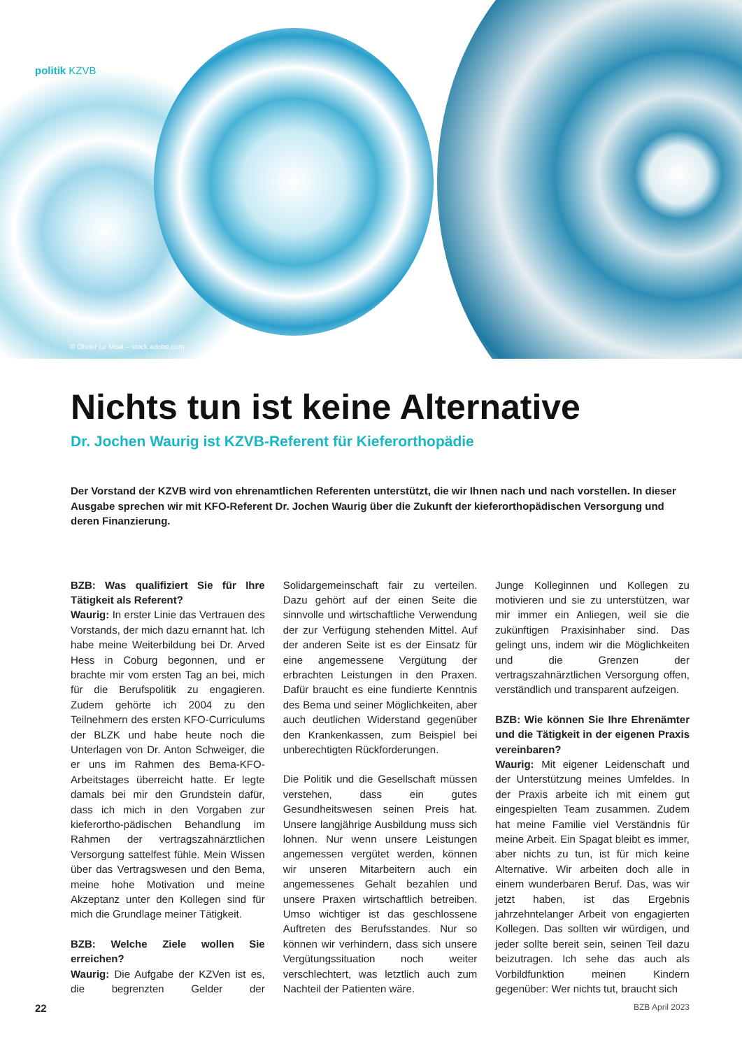politik KZVB
© Olivier Le Moal – stock.adobe.com
Nichts tun ist keine Alternative
Dr. Jochen Waurig ist KZVB-Referent für Kieferorthopädie
Der Vorstand der KZVB wird von ehrenamtlichen Referenten unterstützt, die wir Ihnen nach und nach vorstellen. In dieser Ausgabe sprechen wir mit KFO-Referent Dr. Jochen Waurig über die Zukunft der kieferorthopädischen Versorgung und deren Finanzierung.
BZB: Was qualifiziert Sie für Ihre Tätigkeit als Referent?
Waurig: In erster Linie das Vertrauen des Vorstands, der mich dazu ernannt hat. Ich habe meine Weiterbildung bei Dr. Arved Hess in Coburg begonnen, und er brachte mir vom ersten Tag an bei, mich für die Berufspolitik zu engagieren. Zudem gehörte ich 2004 zu den Teilnehmern des ersten KFO-Curriculums der BLZK und habe heute noch die Unterlagen von Dr. Anton Schweiger, die er uns im Rahmen des Bema-KFO-Arbeitstages überreicht hatte. Er legte damals bei mir den Grundstein dafür, dass ich mich in den Vorgaben zur kieferortho-pädischen Behandlung im Rahmen der vertragszahnärztlichen Versorgung sattelfest fühle. Mein Wissen über das Vertragswesen und den Bema, meine hohe Motivation und meine Akzeptanz unter den Kollegen sind für mich die Grundlage meiner Tätigkeit.
BZB: Welche Ziele wollen Sie erreichen?
Waurig: Die Aufgabe der KZVen ist es, die begrenzten Gelder der Solidargemeinschaft fair zu verteilen. Dazu gehört auf der einen Seite die sinnvolle und wirtschaftliche Verwendung der zur Verfügung stehenden Mittel. Auf der anderen Seite ist es der Einsatz für eine angemessene Vergütung der erbrachten Leistungen in den Praxen. Dafür braucht es eine fundierte Kenntnis des Bema und seiner Möglichkeiten, aber auch deutlichen Widerstand gegenüber den Krankenkassen, zum Beispiel bei unberechtigten Rückforderungen.
Die Politik und die Gesellschaft müssen verstehen, dass ein gutes Gesundheitswesen seinen Preis hat. Unsere langjährige Ausbildung muss sich lohnen. Nur wenn unsere Leistungen angemessen vergütet werden, können wir unseren Mitarbeitern auch ein angemessenes Gehalt bezahlen und unsere Praxen wirtschaftlich betreiben. Umso wichtiger ist das geschlossene Auftreten des Berufsstandes. Nur so können wir verhindern, dass sich unsere Vergütungssituation noch weiter verschlechtert, was letztlich auch zum Nachteil der Patienten wäre.
Junge Kolleginnen und Kollegen zu motivieren und sie zu unterstützen, war mir immer ein Anliegen, weil sie die zukünftigen Praxisinhaber sind. Das gelingt uns, indem wir die Möglichkeiten und die Grenzen der vertragszahnärztlichen Versorgung offen, verständlich und transparent aufzeigen.
BZB: Wie können Sie Ihre Ehrenämter und die Tätigkeit in der eigenen Praxis vereinbaren?
Waurig: Mit eigener Leidenschaft und der Unterstützung meines Umfeldes. In der Praxis arbeite ich mit einem gut eingespielten Team zusammen. Zudem hat meine Familie viel Verständnis für meine Arbeit. Ein Spagat bleibt es immer, aber nichts zu tun, ist für mich keine Alternative. Wir arbeiten doch alle in einem wunderbaren Beruf. Das, was wir jetzt haben, ist das Ergebnis jahrzehntelanger Arbeit von engagierten Kollegen. Das sollten wir würdigen, und jeder sollte bereit sein, seinen Teil dazu beizutragen. Ich sehe das auch als Vorbildfunktion meinen Kindern gegenüber: Wer nichts tut, braucht sich
22 BZB April 2023